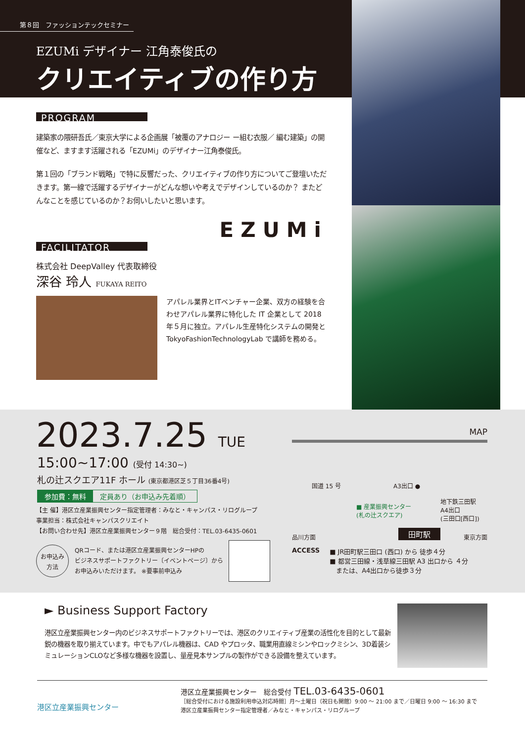第８回　ファッションテックセミナー
EZUMi デザイナー 江角泰俊氏の
クリエイティブの作り方
PROGRAM
建築家の隈研吾氏／東京大学による企画展「被覆のアナロジー ー組む衣服／ 編む建築」の開催など、ますます活躍される「EZUMi」のデザイナー江角泰俊氏。
第１回の「ブランド戦略」で特に反響だった、クリエイティブの作り方についてご登壇いただきます。第一線で活躍するデザイナーがどんな想いや考えでデザインしているのか？ またどんなことを感じているのか？お伺いしたいと思います。
EZUMi
FACILITATOR
株式会社 DeepValley 代表取締役
深谷 玲人 FUKAYA REITO
アパレル業界とITベンチャー企業、双方の経験を合わせアパレル業界に特化した IT 企業として 2018 年５月に独立。アパレル生産特化システムの開発と TokyoFashionTechnologyLab で講師を務める。
2023.7.25 TUE
15:00~17:00 (受付 14:30~)
札の辻スクエア11F ホール (東京都港区芝５丁目36番4号)
参加費：無料 定員あり（お申込み先着順）
【主 催】港区立産業振興センター指定管理者：みなと・キャンパス・リログループ
事業担当：株式会社キャンパスクリエイト
【お問い合わせ先】港区立産業振興センター９階　総合受付：TEL.03-6435-0601
お申込み
方法
QRコード、または港区立産業振興センターHPの
ビジネスサポートファクトリー〔イベントページ〕から
お申込みいただけます。 ※要事前申込み
MAP
国道 15 号 A3出口 ●
■ 産業振興センター
(札の辻スクエア)
地下鉄三田駅
A4出口
(三田口[西口])
品川方面 田町駅 東京方面
ACCESS ■ JR田町駅三田口 (西口) から 徒歩４分
■ 都営三田線・浅草線三田駅 A3 出口から ４分
　または、A4出口から徒歩３分
► Business Support Factory
港区立産業振興センター内のビジネスサポートファクトリーでは、港区のクリエイティブ産業の活性化を目的として最新鋭の機器を取り揃えています。中でもアパレル機器は、CAD やプロッタ、職業用直線ミシンやロックミシン、3D着装シミュレーションCLOなど多様な機器を設置し、量産見本サンプルの製作ができる設備を整えています。
港区立産業振興センター
港区立産業振興センター　総合受付 TEL.03-6435-0601
［総合受付における施設利用申込対応時間］月〜土曜日（祝日も開館）9:00 〜 21:00 まで／日曜日 9:00 〜 16:30 まで
港区立産業振興センター指定管理者／みなと・キャンパス・リログループ